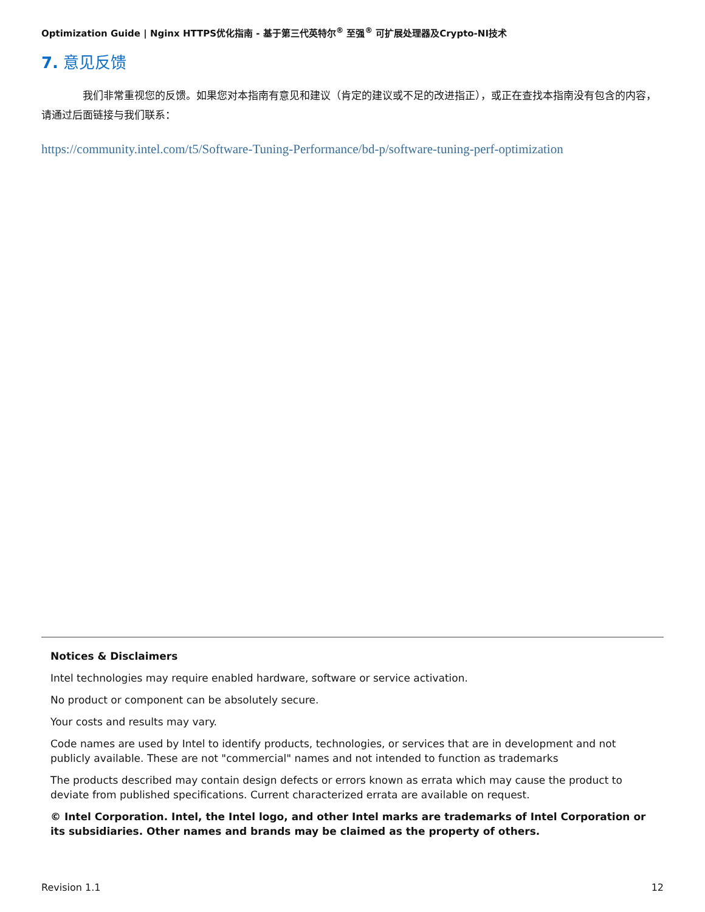Optimization Guide | Nginx HTTPS优化指南 - 基于第三代英特尔<sup>®</sup> 至强<sup>®</sup> 可扩展处理器及Crypto-NI技术
7. 意见反馈
我们非常重视您的反馈。如果您对本指南有意见和建议（肯定的建议或不足的改进指正），或正在查找本指南没有包含的内容，请通过后面链接与我们联系：
https://community.intel.com/t5/Software-Tuning-Performance/bd-p/software-tuning-perf-optimization
Notices & Disclaimers
Intel technologies may require enabled hardware, software or service activation.
No product or component can be absolutely secure.
Your costs and results may vary.
Code names are used by Intel to identify products, technologies, or services that are in development and not publicly available. These are not "commercial" names and not intended to function as trademarks
The products described may contain design defects or errors known as errata which may cause the product to deviate from published specifications. Current characterized errata are available on request.
© Intel Corporation. Intel, the Intel logo, and other Intel marks are trademarks of Intel Corporation or its subsidiaries. Other names and brands may be claimed as the property of others.
Revision 1.1 12